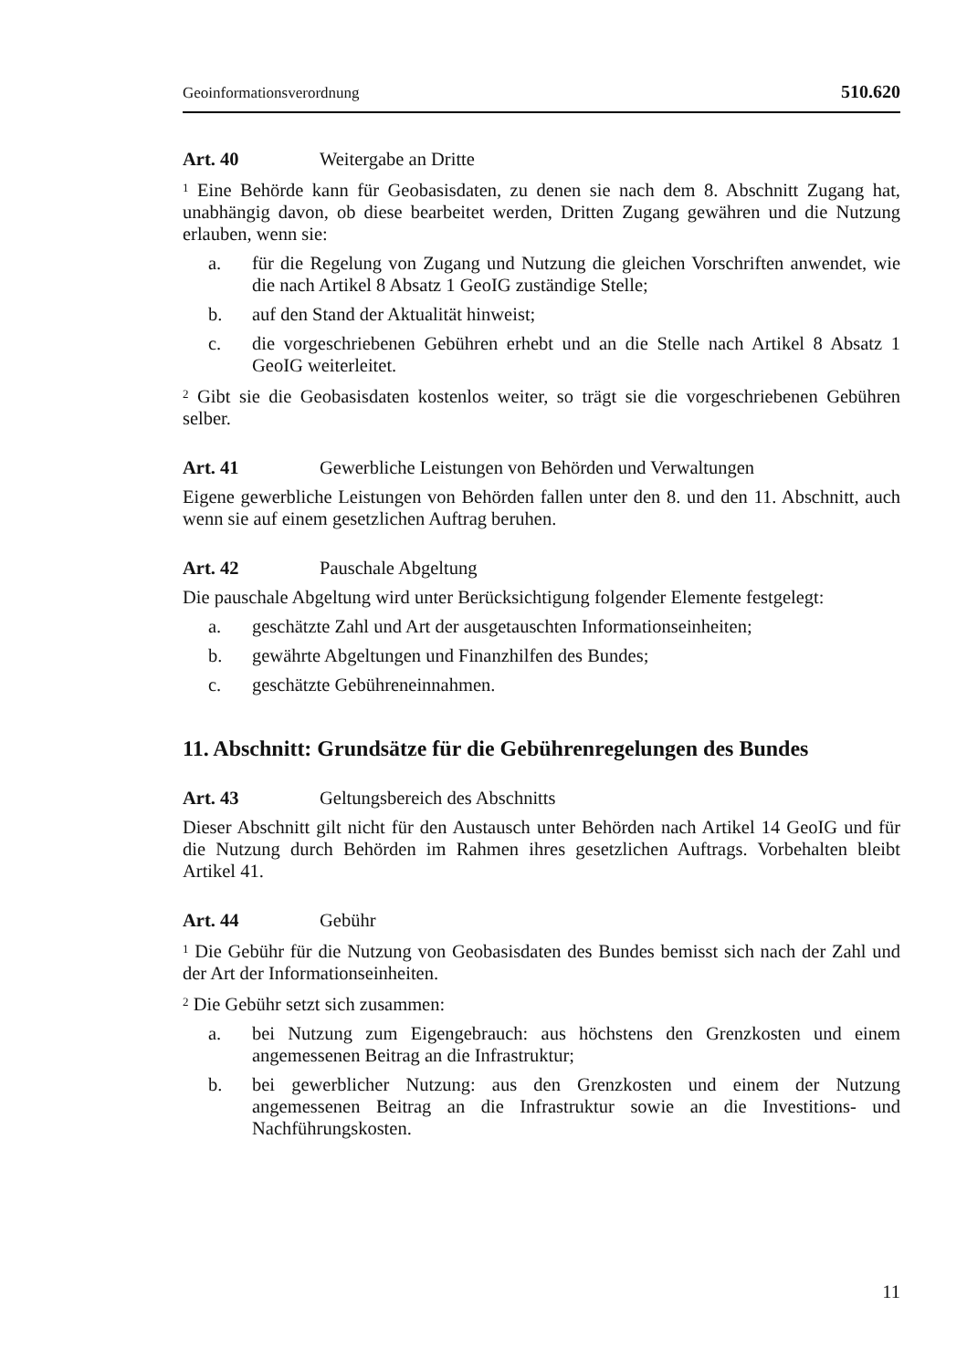Geoinformationsverordnung 510.620
Art. 40 Weitergabe an Dritte
<sup>1</sup> Eine Behörde kann für Geobasisdaten, zu denen sie nach dem 8. Abschnitt Zugang hat, unabhängig davon, ob diese bearbeitet werden, Dritten Zugang gewähren und die Nutzung erlauben, wenn sie:
a. für die Regelung von Zugang und Nutzung die gleichen Vorschriften anwendet, wie die nach Artikel 8 Absatz 1 GeoIG zuständige Stelle;
b. auf den Stand der Aktualität hinweist;
c. die vorgeschriebenen Gebühren erhebt und an die Stelle nach Artikel 8 Absatz 1 GeoIG weiterleitet.
<sup>2</sup> Gibt sie die Geobasisdaten kostenlos weiter, so trägt sie die vorgeschriebenen Gebühren selber.
Art. 41 Gewerbliche Leistungen von Behörden und Verwaltungen
Eigene gewerbliche Leistungen von Behörden fallen unter den 8. und den 11. Abschnitt, auch wenn sie auf einem gesetzlichen Auftrag beruhen.
Art. 42 Pauschale Abgeltung
Die pauschale Abgeltung wird unter Berücksichtigung folgender Elemente fest­gelegt:
a. geschätzte Zahl und Art der ausgetauschten Informationseinheiten;
b. gewährte Abgeltungen und Finanzhilfen des Bundes;
c. geschätzte Gebühreneinnahmen.
11. Abschnitt: Grundsätze für die Gebührenregelungen des Bundes
Art. 43 Geltungsbereich des Abschnitts
Dieser Abschnitt gilt nicht für den Austausch unter Behörden nach Artikel 14 GeoIG und für die Nutzung durch Behörden im Rahmen ihres gesetzlichen Auftrags. Vor­behalten bleibt Artikel 41.
Art. 44 Gebühr
<sup>1</sup> Die Gebühr für die Nutzung von Geobasisdaten des Bundes bemisst sich nach der Zahl und der Art der Informationseinheiten.
<sup>2</sup> Die Gebühr setzt sich zusammen:
a. bei Nutzung zum Eigengebrauch: aus höchstens den Grenzkosten und einem angemessenen Beitrag an die Infrastruktur;
b. bei gewerblicher Nutzung: aus den Grenzkosten und einem der Nutzung angemessenen Beitrag an die Infrastruktur sowie an die Investitions- und Nachführungskosten.
11